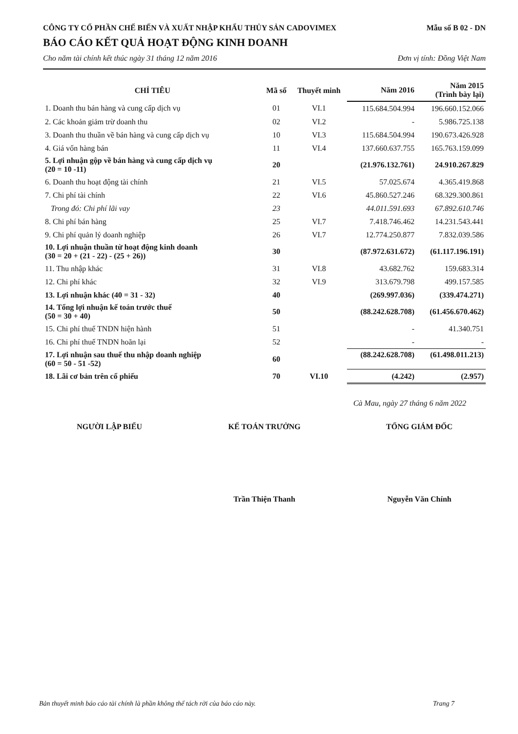CÔNG TY CỔ PHẦN CHẾ BIẾN VÀ XUẤT NHẬP KHẨU THỦY SẢN CADOVIMEX Mẫu số B 02 - DN
BÁO CÁO KẾT QUẢ HOẠT ĐỘNG KINH DOANH
Cho năm tài chính kết thúc ngày 31 tháng 12 năm 2016 Đơn vị tính: Đồng Việt Nam
| CHỈ TIÊU | Mã số | Thuyết minh | Năm 2016 | Năm 2015 (Trình bày lại) |
| --- | --- | --- | --- | --- |
| 1. Doanh thu bán hàng và cung cấp dịch vụ | 01 | VI.1 | 115.684.504.994 | 196.660.152.066 |
| 2. Các khoản giảm trừ doanh thu | 02 | VI.2 | - | 5.986.725.138 |
| 3. Doanh thu thuần về bán hàng và cung cấp dịch vụ | 10 | VI.3 | 115.684.504.994 | 190.673.426.928 |
| 4. Giá vốn hàng bán | 11 | VI.4 | 137.660.637.755 | 165.763.159.099 |
| 5. Lợi nhuận gộp về bán hàng và cung cấp dịch vụ (20 = 10 -11) | 20 | | (21.976.132.761) | 24.910.267.829 |
| 6. Doanh thu hoạt động tài chính | 21 | VI.5 | 57.025.674 | 4.365.419.868 |
| 7. Chi phí tài chính | 22 | VI.6 | 45.860.527.246 | 68.329.300.861 |
| Trong đó: Chi phí lãi vay | 23 | | 44.011.591.693 | 67.892.610.746 |
| 8. Chi phí bán hàng | 25 | VI.7 | 7.418.746.462 | 14.231.543.441 |
| 9. Chi phí quản lý doanh nghiệp | 26 | VI.7 | 12.774.250.877 | 7.832.039.586 |
| 10. Lợi nhuận thuần từ hoạt động kinh doanh (30 = 20 + (21 - 22) - (25 + 26)) | 30 | | (87.972.631.672) | (61.117.196.191) |
| 11. Thu nhập khác | 31 | VI.8 | 43.682.762 | 159.683.314 |
| 12. Chi phí khác | 32 | VI.9 | 313.679.798 | 499.157.585 |
| 13. Lợi nhuận khác (40 = 31 - 32) | 40 | | (269.997.036) | (339.474.271) |
| 14. Tổng lợi nhuận kế toán trước thuế (50 = 30 + 40) | 50 | | (88.242.628.708) | (61.456.670.462) |
| 15. Chi phí thuế TNDN hiện hành | 51 | | - | 41.340.751 |
| 16. Chi phí thuế TNDN hoãn lại | 52 | | - | - |
| 17. Lợi nhuận sau thuế thu nhập doanh nghiệp (60 = 50 - 51 -52) | 60 | | (88.242.628.708) | (61.498.011.213) |
| 18. Lãi cơ bản trên cổ phiếu | 70 | VI.10 | (4.242) | (2.957) |
Cà Mau, ngày 27 tháng 6 năm 2022
NGƯỜI LẬP BIỂU KẾ TOÁN TRƯỞNG TỔNG GIÁM ĐỐC
Trần Thiện Thanh Nguyễn Văn Chính
Bản thuyết minh báo cáo tài chính là phần không thể tách rời của báo cáo này. Trang 7